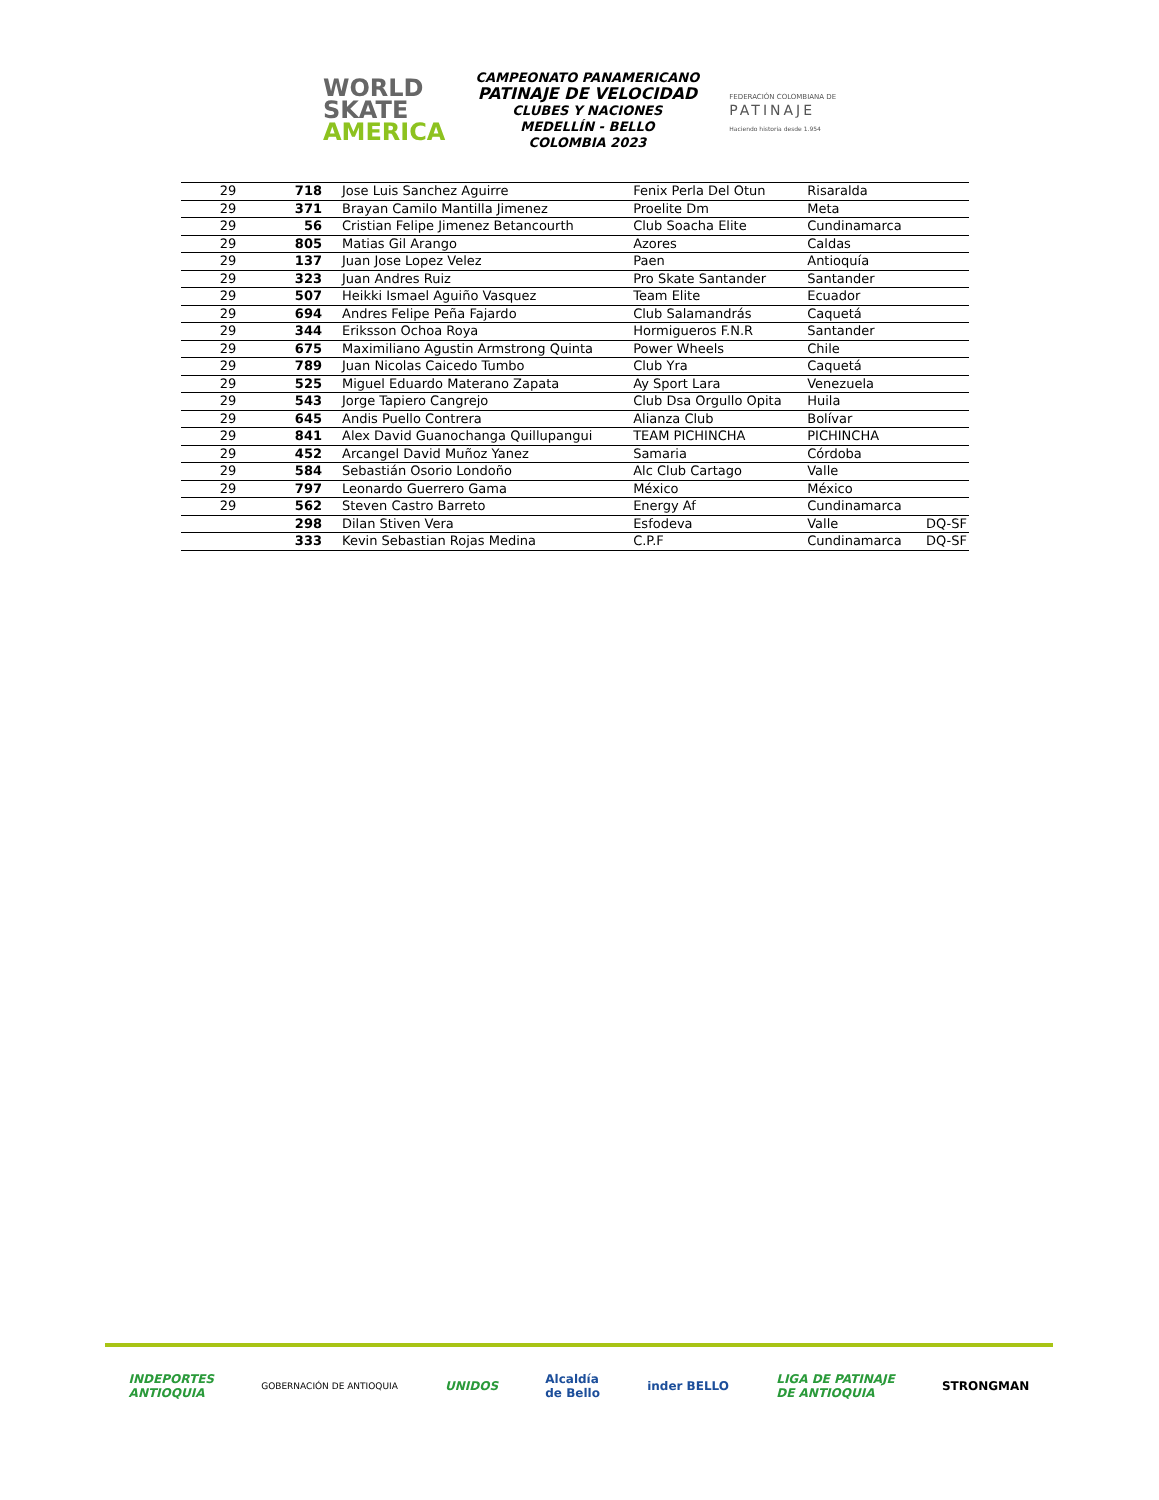WORLD
SKATE
AMERICA
CAMPEONATO PANAMERICANO
PATINAJE DE VELOCIDAD
CLUBES Y NACIONES
MEDELLÍN - BELLO
COLOMBIA 2023
FEDERACIÓN COLOMBIANA DE
PATINAJE
Haciendo historia desde 1.954
| 29 | 718 | Jose Luis Sanchez Aguirre | Fenix Perla Del Otun | Risaralda | |
| 29 | 371 | Brayan Camilo Mantilla Jimenez | Proelite Dm | Meta | |
| 29 | 56 | Cristian Felipe Jimenez Betancourth | Club Soacha Elite | Cundinamarca | |
| 29 | 805 | Matias Gil Arango | Azores | Caldas | |
| 29 | 137 | Juan Jose Lopez Velez | Paen | Antioquía | |
| 29 | 323 | Juan Andres Ruiz | Pro Skate Santander | Santander | |
| 29 | 507 | Heikki Ismael Aguiño Vasquez | Team Elite | Ecuador | |
| 29 | 694 | Andres Felipe Peña Fajardo | Club Salamandrás | Caquetá | |
| 29 | 344 | Eriksson Ochoa Roya | Hormigueros F.N.R | Santander | |
| 29 | 675 | Maximiliano Agustin Armstrong Quinta | Power Wheels | Chile | |
| 29 | 789 | Juan Nicolas Caicedo Tumbo | Club Yra | Caquetá | |
| 29 | 525 | Miguel Eduardo Materano Zapata | Ay Sport Lara | Venezuela | |
| 29 | 543 | Jorge Tapiero Cangrejo | Club Dsa Orgullo Opita | Huila | |
| 29 | 645 | Andis Puello Contrera | Alianza Club | Bolívar | |
| 29 | 841 | Alex David Guanochanga Quillupangui | TEAM PICHINCHA | PICHINCHA | |
| 29 | 452 | Arcangel David Muñoz Yanez | Samaria | Córdoba | |
| 29 | 584 | Sebastián Osorio Londoño | Alc Club Cartago | Valle | |
| 29 | 797 | Leonardo Guerrero Gama | México | México | |
| 29 | 562 | Steven Castro Barreto | Energy Af | Cundinamarca | |
| | 298 | Dilan Stiven Vera | Esfodeva | Valle | DQ-SF |
| | 333 | Kevin Sebastian Rojas Medina | C.P.F | Cundinamarca | DQ-SF |
INDEPORTES
ANTIOQUIA
GOBERNACIÓN DE ANTIOQUIA
UNIDOS
Alcaldía
de Bello
inder BELLO
LIGA DE PATINAJE
DE ANTIOQUIA
STRONGMAN